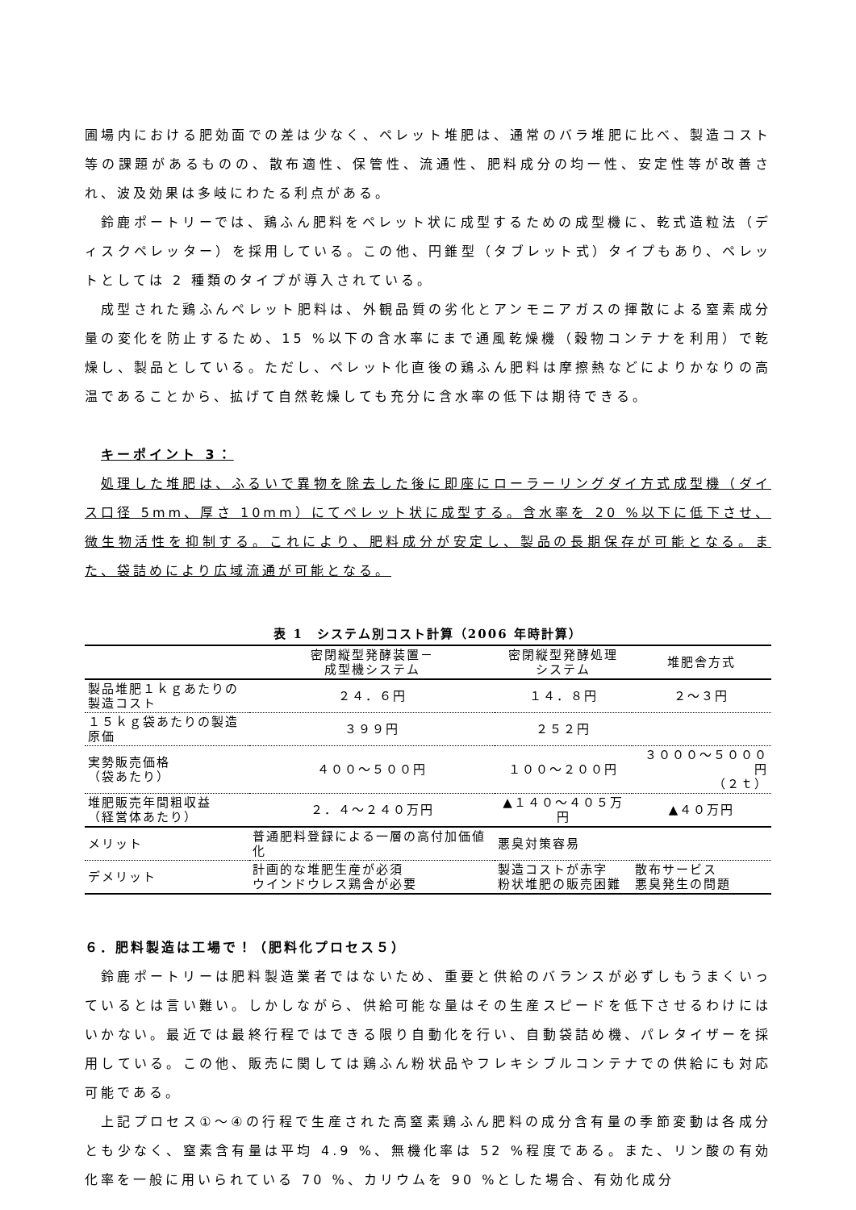圃場内における肥効面での差は少なく、ペレット堆肥は、通常のバラ堆肥に比べ、製造コスト等の課題があるものの、散布適性、保管性、流通性、肥料成分の均一性、安定性等が改善され、波及効果は多岐にわたる利点がある。
鈴鹿ポートリーでは、鶏ふん肥料をペレット状に成型するための成型機に、乾式造粒法（ディスクペレッター）を採用している。この他、円錐型（タブレット式）タイプもあり、ペレットとしては 2 種類のタイプが導入されている。
成型された鶏ふんペレット肥料は、外観品質の劣化とアンモニアガスの揮散による窒素成分量の変化を防止するため、15 %以下の含水率にまで通風乾燥機（穀物コンテナを利用）で乾燥し、製品としている。ただし、ペレット化直後の鶏ふん肥料は摩擦熱などによりかなりの高温であることから、拡げて自然乾燥しても充分に含水率の低下は期待できる。
キーポイント 3：
処理した堆肥は、ふるいで異物を除去した後に即座にローラーリングダイ方式成型機（ダイス口径 5mm、厚さ 10mm）にてペレット状に成型する。含水率を 20 %以下に低下させ、微生物活性を抑制する。これにより、肥料成分が安定し、製品の長期保存が可能となる。また、袋詰めにより広域流通が可能となる。
表 1 システム別コスト計算（2006 年時計算）
| | 密閉縦型発酵装置－ 成型機システム | 密閉縦型発酵処理 システム | 堆肥舎方式 |
| --- | --- | --- | --- |
| 製品堆肥１ｋｇあたりの製造コスト | ２４．６円 | １４．８円 | ２～３円 |
| １５ｋｇ袋あたりの製造原価 | ３９９円 | ２５２円 | |
| 実勢販売価格 （袋あたり） | ４００～５００円 | １００～２００円 | ３０００～５０００円 （２ｔ） |
| 堆肥販売年間粗収益 （経営体あたり） | ２．４～２４０万円 | ▲１４０～４０５万円 | ▲４０万円 |
| メリット | 普通肥料登録による一層の高付加価値化 | 悪臭対策容易 | |
| デメリット | 計画的な堆肥生産が必須 ウインドウレス鶏舎が必要 | 製造コストが赤字 粉状堆肥の販売困難 | 散布サービス 悪臭発生の問題 |
６．肥料製造は工場で！（肥料化プロセス５）
鈴鹿ポートリーは肥料製造業者ではないため、重要と供給のバランスが必ずしもうまくいっているとは言い難い。しかしながら、供給可能な量はその生産スピードを低下させるわけにはいかない。最近では最終行程ではできる限り自動化を行い、自動袋詰め機、パレタイザーを採用している。この他、販売に関しては鶏ふん粉状品やフレキシブルコンテナでの供給にも対応可能である。
上記プロセス①～④の行程で生産された高窒素鶏ふん肥料の成分含有量の季節変動は各成分とも少なく、窒素含有量は平均 4.9 %、無機化率は 52 %程度である。また、リン酸の有効化率を一般に用いられている 70 %、カリウムを 90 %とした場合、有効化成分